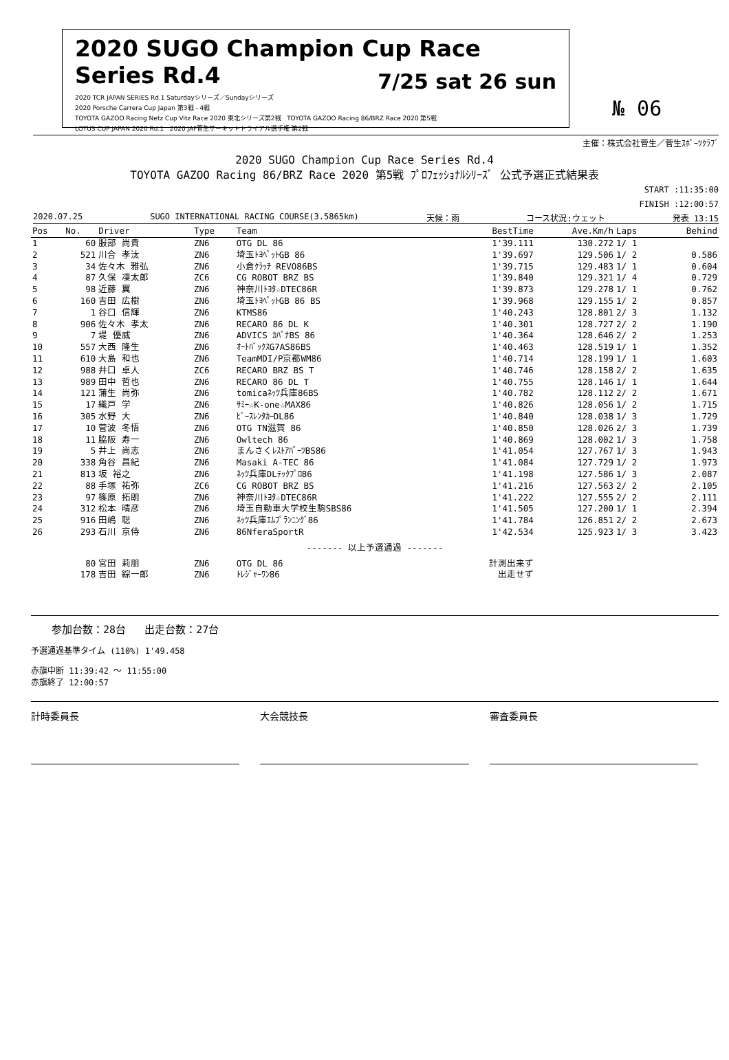2020 SUGO Champion Cup Race Series Rd.4
2020 TCR JAPAN SERIES Rd.1 Saturdayシリーズ／Sundayシリーズ
2020 Porsche Carrera Cup Japan 第3戦 - 4戦
TOYOTA GAZOO Racing Netz Cup Vitz Race 2020 東北シリーズ第2戦 TOYOTA GAZOO Racing 86/BRZ Race 2020 第5戦
LOTUS CUP JAPAN 2020 Rd.1 2020 JAF菅生サーキットトライアル選手権 第2戦
7/25 sat 26 sun
№ 06
主催：株式会社菅生／菅生ｽﾎﾟｰﾂｸﾗﾌﾞ
2020 SUGO Champion Cup Race Series Rd.4
TOYOTA GAZOO Racing 86/BRZ Race 2020 第5戦 ﾌﾟﾛﾌｪｯｼｮﾅﾙｼﾘｰｽﾞ 公式予選正式結果表
START :11:35:00
FINISH :12:00:57
2020.07.25 SUGO INTERNATIONAL RACING COURSE(3.5865km) 天候：雨 コース状況:ウェット 発表 13:15
| Pos | No. | Driver | Type | Team | BestTime | Ave.Km/h | Laps | Behind |
| --- | --- | --- | --- | --- | --- | --- | --- | --- |
| 1 | 60 | 服部 尚貴 | ZN6 | OTG DL 86 | 1'39.111 | 130.272 | 1/ 1 | |
| 2 | 521 | 川合 孝汰 | ZN6 | 埼玉ﾄﾖﾍﾟｯﾄGB 86 | 1'39.697 | 129.506 | 1/ 2 | 0.586 |
| 3 | 34 | 佐々木 雅弘 | ZN6 | 小倉ｸﾗｯﾁ REVO86BS | 1'39.715 | 129.483 | 1/ 1 | 0.604 |
| 4 | 87 | 久保 凜太郎 | ZC6 | CG ROBOT BRZ BS | 1'39.840 | 129.321 | 1/ 4 | 0.729 |
| 5 | 98 | 近藤 翼 | ZN6 | 神奈川ﾄﾖﾀ☆DTEC86R | 1'39.873 | 129.278 | 1/ 1 | 0.762 |
| 6 | 160 | 吉田 広樹 | ZN6 | 埼玉ﾄﾖﾍﾟｯﾄGB 86 BS | 1'39.968 | 129.155 | 1/ 2 | 0.857 |
| 7 | 1 | 谷口 信輝 | ZN6 | KTMS86 | 1'40.243 | 128.801 | 2/ 3 | 1.132 |
| 8 | 906 | 佐々木 孝太 | ZN6 | RECARO 86 DL K | 1'40.301 | 128.727 | 2/ 2 | 1.190 |
| 9 | 7 | 堤 優威 | ZN6 | ADVICS ｶﾊﾞﾅBS 86 | 1'40.364 | 128.646 | 2/ 2 | 1.253 |
| 10 | 557 | 大西 隆生 | ZN6 | ｵｰﾄﾊﾞｯｸｽG7AS86BS | 1'40.463 | 128.519 | 1/ 1 | 1.352 |
| 11 | 610 | 大島 和也 | ZN6 | TeamMDI/P京都WM86 | 1'40.714 | 128.199 | 1/ 1 | 1.603 |
| 12 | 988 | 井口 卓人 | ZC6 | RECARO BRZ BS T | 1'40.746 | 128.158 | 2/ 2 | 1.635 |
| 13 | 989 | 田中 哲也 | ZN6 | RECARO 86 DL T | 1'40.755 | 128.146 | 1/ 1 | 1.644 |
| 14 | 121 | 蒲生 尚弥 | ZN6 | tomicaﾈｯﾂ兵庫86BS | 1'40.782 | 128.112 | 2/ 2 | 1.671 |
| 15 | 17 | 織戸 学 | ZN6 | ｻﾐｰ☆K-one☆MAX86 | 1'40.826 | 128.056 | 1/ 2 | 1.715 |
| 16 | 305 | 水野 大 | ZN6 | ﾋﾞｰｽﾚﾝﾀｶｰDL86 | 1'40.840 | 128.038 | 1/ 3 | 1.729 |
| 17 | 10 | 菅波 冬悟 | ZN6 | OTG TN滋賀 86 | 1'40.850 | 128.026 | 2/ 3 | 1.739 |
| 18 | 11 | 脇阪 寿一 | ZN6 | Owltech 86 | 1'40.869 | 128.002 | 1/ 3 | 1.758 |
| 19 | 5 | 井上 尚志 | ZN6 | まんさくﾚｽﾄｱﾊﾟｰﾂBS86 | 1'41.054 | 127.767 | 1/ 3 | 1.943 |
| 20 | 338 | 角谷 昌紀 | ZN6 | Masaki A-TEC 86 | 1'41.084 | 127.729 | 1/ 2 | 1.973 |
| 21 | 813 | 坂 裕之 | ZN6 | ﾈｯﾂ兵庫DLﾃｯｸﾌﾟﾛ86 | 1'41.198 | 127.586 | 1/ 3 | 2.087 |
| 22 | 88 | 手塚 祐弥 | ZC6 | CG ROBOT BRZ BS | 1'41.216 | 127.563 | 2/ 2 | 2.105 |
| 23 | 97 | 篠原 拓朗 | ZN6 | 神奈川ﾄﾖﾀ☆DTEC86R | 1'41.222 | 127.555 | 2/ 2 | 2.111 |
| 24 | 312 | 松本 晴彦 | ZN6 | 埼玉自動車大学校生駒SBS86 | 1'41.505 | 127.200 | 1/ 1 | 2.394 |
| 25 | 916 | 田嶋 聡 | ZN6 | ﾈｯﾂ兵庫ｴﾑﾌﾟﾗﾝﾆﾝｸﾞ86 | 1'41.784 | 126.851 | 2/ 2 | 2.673 |
| 26 | 293 | 石川 京侍 | ZN6 | 86NferaSportR | 1'42.534 | 125.923 | 1/ 3 | 3.423 |
| ------- 以上予選通過 ------- | | | | | | | | |
| | 80 | 宮田 莉朋 | ZN6 | OTG DL 86 | 計測出来ず | | | |
| | 178 | 吉田 綜一郎 | ZN6 | ﾄﾚｼﾞｬｰﾜﾝ86 | 出走せず | | | |
参加台数：28台 出走台数：27台
予選通過基準タイム (110%) 1'49.458
赤旗中断 11:39:42 ～ 11:55:00
赤旗終了 12:00:57
計時委員長 大会競技長 審査委員長